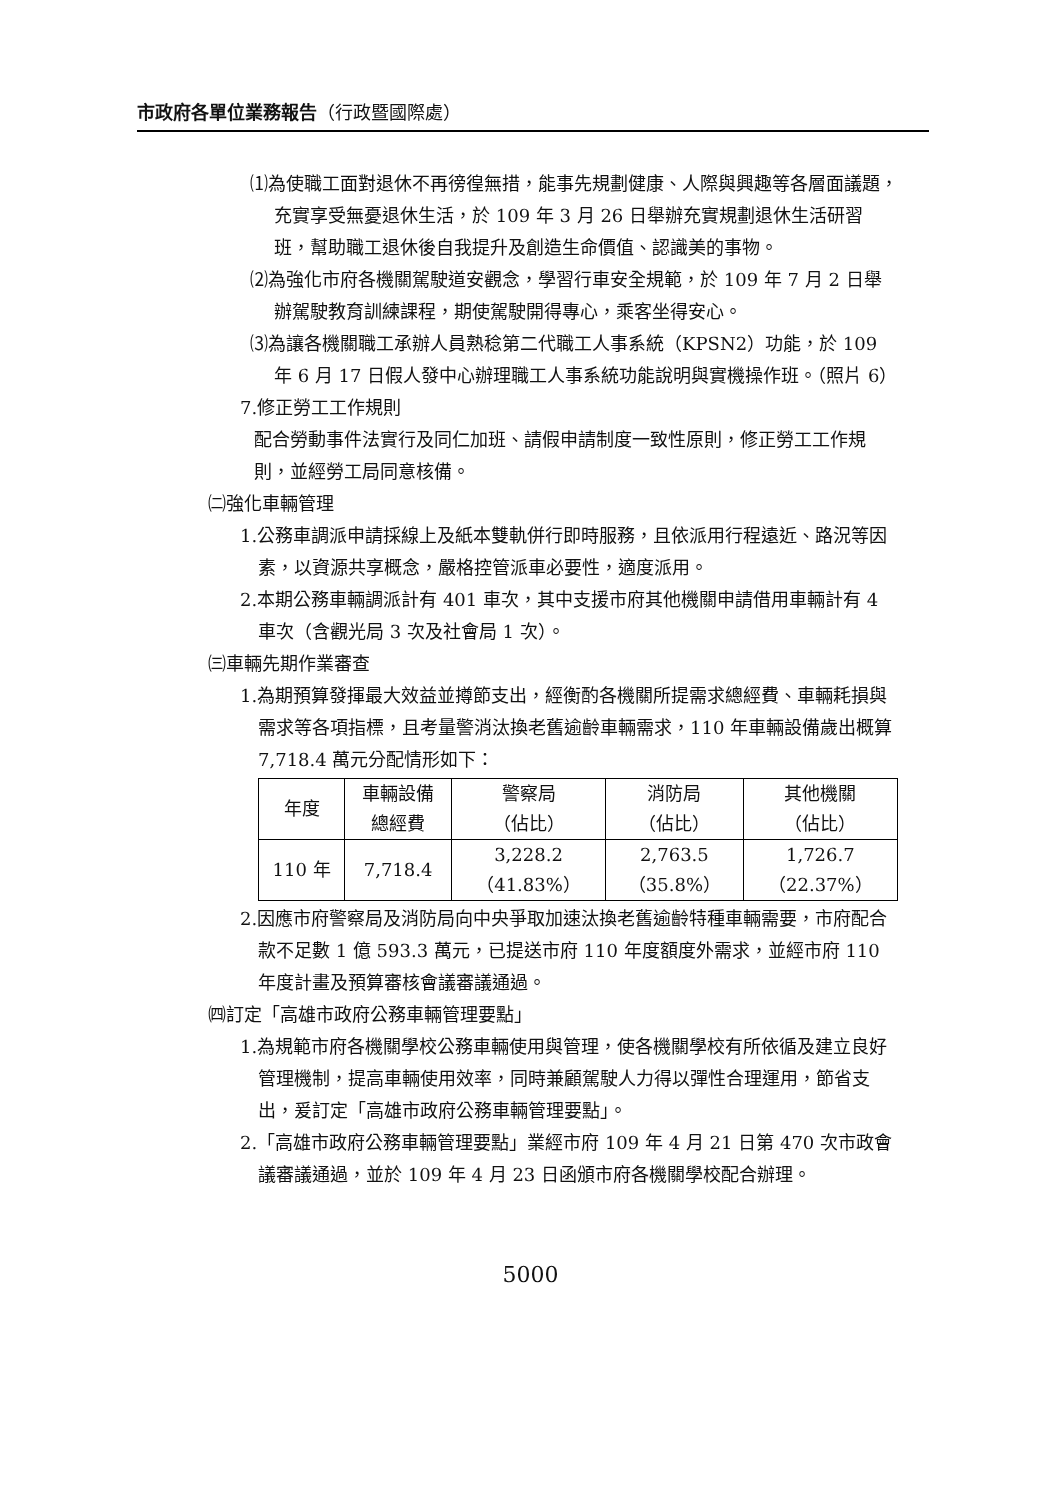市政府各單位業務報告（行政暨國際處）
⑴為使職工面對退休不再徬徨無措，能事先規劃健康、人際與興趣等各層面議題，充實享受無憂退休生活，於 109 年 3 月 26 日舉辦充實規劃退休生活研習班，幫助職工退休後自我提升及創造生命價值、認識美的事物。
⑵為強化市府各機關駕駛道安觀念，學習行車安全規範，於 109 年 7 月 2 日舉辦駕駛教育訓練課程，期使駕駛開得專心，乘客坐得安心。
⑶為讓各機關職工承辦人員熟稔第二代職工人事系統（KPSN2）功能，於 109 年 6 月 17 日假人發中心辦理職工人事系統功能說明與實機操作班。（照片 6）
7.修正勞工工作規則
配合勞動事件法實行及同仁加班、請假申請制度一致性原則，修正勞工工作規則，並經勞工局同意核備。
㈡強化車輛管理
1.公務車調派申請採線上及紙本雙軌併行即時服務，且依派用行程遠近、路況等因素，以資源共享概念，嚴格控管派車必要性，適度派用。
2.本期公務車輛調派計有 401 車次，其中支援市府其他機關申請借用車輛計有 4 車次（含觀光局 3 次及社會局 1 次）。
㈢車輛先期作業審查
1.為期預算發揮最大效益並撙節支出，經衡酌各機關所提需求總經費、車輛耗損與需求等各項指標，且考量警消汰換老舊逾齡車輛需求，110 年車輛設備歲出概算 7,718.4 萬元分配情形如下：
| 年度 | 車輛設備 總經費 | 警察局 （佔比） | 消防局 （佔比） | 其他機關 （佔比） |
| --- | --- | --- | --- | --- |
| 110 年 | 7,718.4 | 3,228.2 （41.83%） | 2,763.5 （35.8%） | 1,726.7 （22.37%） |
2.因應市府警察局及消防局向中央爭取加速汰換老舊逾齡特種車輛需要，市府配合款不足數 1 億 593.3 萬元，已提送市府 110 年度額度外需求，並經市府 110 年度計畫及預算審核會議審議通過。
㈣訂定「高雄市政府公務車輛管理要點」
1.為規範市府各機關學校公務車輛使用與管理，使各機關學校有所依循及建立良好管理機制，提高車輛使用效率，同時兼顧駕駛人力得以彈性合理運用，節省支出，爰訂定「高雄市政府公務車輛管理要點」。
2.「高雄市政府公務車輛管理要點」業經市府 109 年 4 月 21 日第 470 次市政會議審議通過，並於 109 年 4 月 23 日函頒市府各機關學校配合辦理。
5000